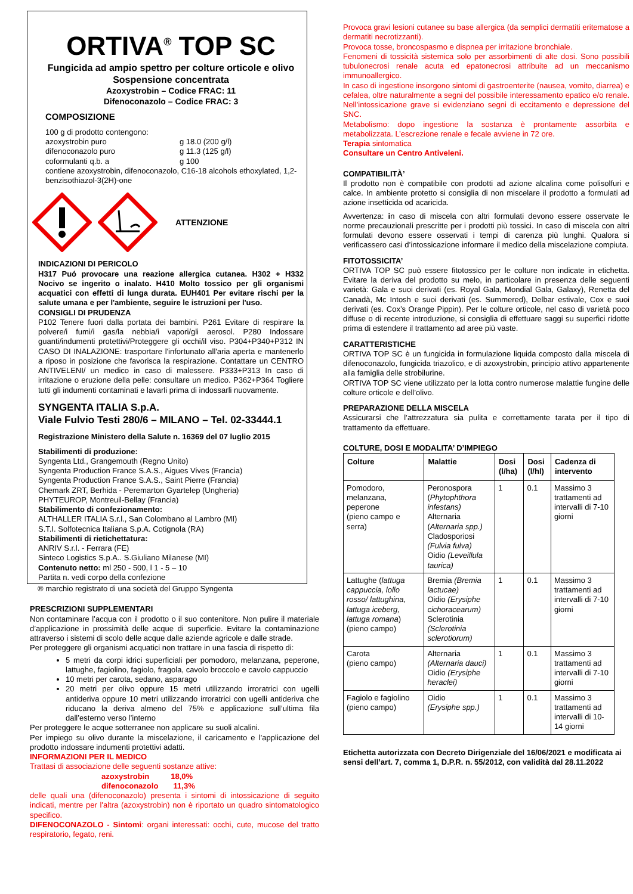ORTIVA<sup>®</sup> TOP SC
Fungicida ad ampio spettro per colture orticole e olivo
Sospensione concentrata
Azoxystrobin – Codice FRAC: 11
Difenoconazolo – Codice FRAC: 3
COMPOSIZIONE
100 g di prodotto contengono:
| azoxystrobin puro | g 18.0 (200 g/l) |
| difenoconazolo puro | g 11.3 (125 g/l) |
| coformulanti q.b. a | g 100 |
contiene azoxystrobin, difenoconazolo, C16-18 alcohols ethoxylated, 1,2-benzisothiazol-3(2H)-one
ATTENZIONE
INDICAZIONI DI PERICOLO
H317 Puó provocare una reazione allergica cutanea. H302 + H332 Nocivo se ingerito o inalato. H410 Molto tossico per gli organismi acquatici con effetti di lunga durata. EUH401 Per evitare rischi per la salute umana e per l'ambiente, seguire le istruzioni per l'uso.
CONSIGLI DI PRUDENZA
P102 Tenere fuori dalla portata dei bambini. P261 Evitare di respirare la polvere/i fumi/i gas/la nebbia/i vapori/gli aerosol. P280 Indossare guanti/indumenti protettivi/Proteggere gli occhi/il viso. P304+P340+P312 IN CASO DI INALAZIONE: trasportare l'infortunato all'aria aperta e mantenerlo a riposo in posizione che favorisca la respirazione. Contattare un CENTRO ANTIVELENI/ un medico in caso di malessere. P333+P313 In caso di irritazione o eruzione della pelle: consultare un medico. P362+P364 Togliere tutti gli indumenti contaminati e lavarli prima di indossarli nuovamente.
SYNGENTA ITALIA S.p.A.
Viale Fulvio Testi 280/6 – MILANO – Tel. 02-33444.1
Registrazione Ministero della Salute n. 16369 del 07 luglio 2015
Stabilimenti di produzione:
Syngenta Ltd., Grangemouth (Regno Unito)
Syngenta Production France S.A.S., Aigues Vives (Francia)
Syngenta Production France S.A.S., Saint Pierre (Francia)
Chemark ZRT, Berhida - Peremarton Gyartelep (Ungheria)
PHYTEUROP, Montreuil-Bellay (Francia)
Stabilimento di confezionamento:
ALTHALLER ITALIA S.r.l., San Colombano al Lambro (MI)
S.T.I. Solfotecnica Italiana S.p.A. Cotignola (RA)
Stabilimenti di rietichettatura:
ANRIV S.r.l. - Ferrara (FE)
Sinteco Logistics S.p.A.. S.Giuliano Milanese (MI)
Contenuto netto: ml 250 - 500, l 1 - 5 – 10
Partita n. vedi corpo della confezione
® marchio registrato di una società del Gruppo Syngenta
PRESCRIZIONI SUPPLEMENTARI
Non contaminare l’acqua con il prodotto o il suo contenitore. Non pulire il materiale d’applicazione in prossimità delle acque di superficie. Evitare la contaminazione attraverso i sistemi di scolo delle acque dalle aziende agricole e dalle strade.
Per proteggere gli organismi acquatici non trattare in una fascia di rispetto di:
5 metri da corpi idrici superficiali per pomodoro, melanzana, peperone, lattughe, fagiolino, fagiolo, fragola, cavolo broccolo e cavolo cappuccio
10 metri per carota, sedano, asparago
20 metri per olivo oppure 15 metri utilizzando irroratrici con ugelli antideriva oppure 10 metri utilizzando irroratrici con ugelli antideriva che riducano la deriva almeno del 75% e applicazione sull’ultima fila dall’esterno verso l’interno
Per proteggere le acque sotterranee non applicare su suoli alcalini.
Per impiego su olivo durante la miscelazione, il caricamento e l’applicazione del prodotto indossare indumenti protettivi adatti.
INFORMAZIONI PER IL MEDICO
Trattasi di associazione delle seguenti sostanze attive:
azoxystrobin 18,0%
difenoconazolo 11,3%
delle quali una (difenoconazolo) presenta i sintomi di intossicazione di seguito indicati, mentre per l'altra (azoxystrobin) non è riportato un quadro sintomatologico specifico.
DIFENOCONAZOLO - Sintomi: organi interessati: occhi, cute, mucose del tratto respiratorio, fegato, reni.
Provoca gravi lesioni cutanee su base allergica (da semplici dermatiti eritematose a dermatiti necrotizzanti).
Provoca tosse, broncospasmo e dispnea per irritazione bronchiale.
Fenomeni di tossicità sistemica solo per assorbimenti di alte dosi. Sono possibili tubulonecrosi renale acuta ed epatonecrosi attribuite ad un meccanismo immunoallergico.
In caso di ingestione insorgono sintomi di gastroenterite (nausea, vomito, diarrea) e cefalea, oltre naturalmente a segni del possibile interessamento epatico e/o renale. Nell’intossicazione grave si evidenziano segni di eccitamento e depressione del SNC.
Metabolismo: dopo ingestione la sostanza è prontamente assorbita e metabolizzata. L’escrezione renale e fecale avviene in 72 ore.
Terapia sintomatica
Consultare un Centro Antiveleni.
COMPATIBILITÀ’
Il prodotto non è compatibile con prodotti ad azione alcalina come polisolfuri e calce. In ambiente protetto si consiglia di non miscelare il prodotto a formulati ad azione insetticida od acaricida.
Avvertenza: in caso di miscela con altri formulati devono essere osservate le norme precauzionali prescritte per i prodotti più tossici. In caso di miscela con altri formulati devono essere osservati i tempi di carenza più lunghi. Qualora si verificassero casi d’intossicazione informare il medico della miscelazione compiuta.
FITOTOSSICITA’
ORTIVA TOP SC può essere fitotossico per le colture non indicate in etichetta. Evitare la deriva del prodotto su melo, in particolare in presenza delle seguenti varietà: Gala e suoi derivati (es. Royal Gala, Mondial Gala, Galaxy), Renetta del Canadà, Mc Intosh e suoi derivati (es. Summered), Delbar estivale, Cox e suoi derivati (es. Cox’s Orange Pippin). Per le colture orticole, nel caso di varietà poco diffuse o di recente introduzione, si consiglia di effettuare saggi su superfici ridotte prima di estendere il trattamento ad aree più vaste.
CARATTERISTICHE
ORTIVA TOP SC è un fungicida in formulazione liquida composto dalla miscela di difenoconazolo, fungicida triazolico, e di azoxystrobin, principio attivo appartenente alla famiglia delle strobilurine.
ORTIVA TOP SC viene utilizzato per la lotta contro numerose malattie fungine delle colture orticole e dell’olivo.
PREPARAZIONE DELLA MISCELA
Assicurarsi che l’attrezzatura sia pulita e correttamente tarata per il tipo di trattamento da effettuare.
COLTURE, DOSI E MODALITA’ D’IMPIEGO
| Colture | Malattie | Dosi (l/ha) | Dosi (l/hl) | Cadenza di intervento |
| --- | --- | --- | --- | --- |
| Pomodoro, melanzana, peperone (pieno campo e serra) | Peronospora ( Phytophthora infestans) Alternaria ( Alternaria spp.) Cladosporiosi (Fulvia fulva) Oidio (Leveillula taurica) | 1 | 0.1 | Massimo 3 trattamenti ad intervalli di 7-10 giorni |
| Lattughe ( lattuga cappuccia, lollo rosso/ lattughina, lattuga iceberg, lattuga romana ) (pieno campo) | Bremia (Bremia lactucae) Oidio (Erysiphe cichoracearum) Sclerotinia (Sclerotinia sclerotiorum) | 1 | 0.1 | Massimo 3 trattamenti ad intervalli di 7-10 giorni |
| Carota (pieno campo) | Alternaria (Alternaria dauci) Oidio (Erysiphe heraclei) | 1 | 0.1 | Massimo 3 trattamenti ad intervalli di 7-10 giorni |
| Fagiolo e fagiolino (pieno campo) | Oidio (Erysiphe spp.) | 1 | 0.1 | Massimo 3 trattamenti ad intervalli di 10-14 giorni |
Etichetta autorizzata con Decreto Dirigenziale del 16/06/2021 e modificata ai sensi dell’art. 7, comma 1, D.P.R. n. 55/2012, con validità dal 28.11.2022